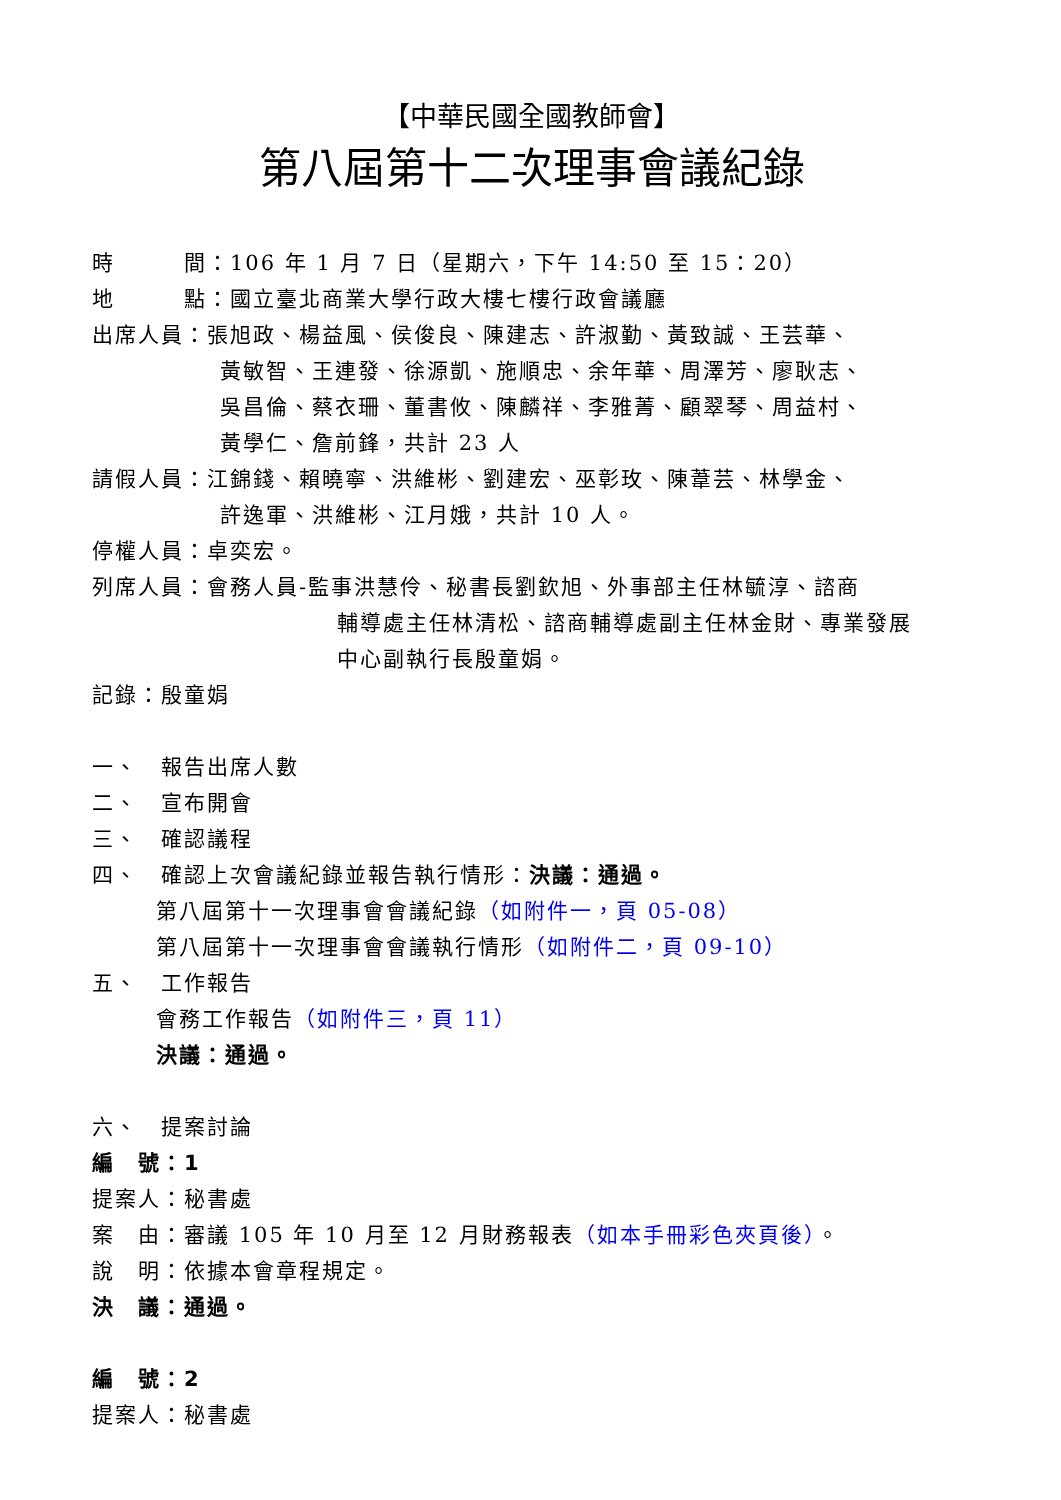【中華民國全國教師會】
第八屆第十二次理事會議紀錄
時　　　間：106 年 1 月 7 日（星期六，下午 14:50 至 15：20）
地　　　點：國立臺北商業大學行政大樓七樓行政會議廳
出席人員：張旭政、楊益風、侯俊良、陳建志、許淑勤、黃致誠、王芸華、
黃敏智、王連發、徐源凱、施順忠、余年華、周澤芳、廖耿志、
吳昌倫、蔡衣珊、董書攸、陳麟祥、李雅菁、顧翠琴、周益村、
黃學仁、詹前鋒，共計 23 人
請假人員：江錦錢、賴曉寧、洪維彬、劉建宏、巫彰玫、陳葦芸、林學金、
許逸軍、洪維彬、江月娥，共計 10 人。
停權人員：卓奕宏。
列席人員：會務人員-監事洪慧伶、秘書長劉欽旭、外事部主任林毓淳、諮商
輔導處主任林清松、諮商輔導處副主任林金財、專業發展
中心副執行長殷童娟。
記錄：殷童娟
一、　報告出席人數
二、　宣布開會
三、　確認議程
四、　確認上次會議紀錄並報告執行情形：決議：通過。
第八屆第十一次理事會會議紀錄（如附件一，頁 05-08）
第八屆第十一次理事會會議執行情形（如附件二，頁 09-10）
五、　工作報告
會務工作報告（如附件三，頁 11）
決議：通過。
六、　提案討論
編　號：1
提案人：秘書處
案　由：審議 105 年 10 月至 12 月財務報表（如本手冊彩色夾頁後）。
說　明：依據本會章程規定。
決　議：通過。
編　號：2
提案人：秘書處